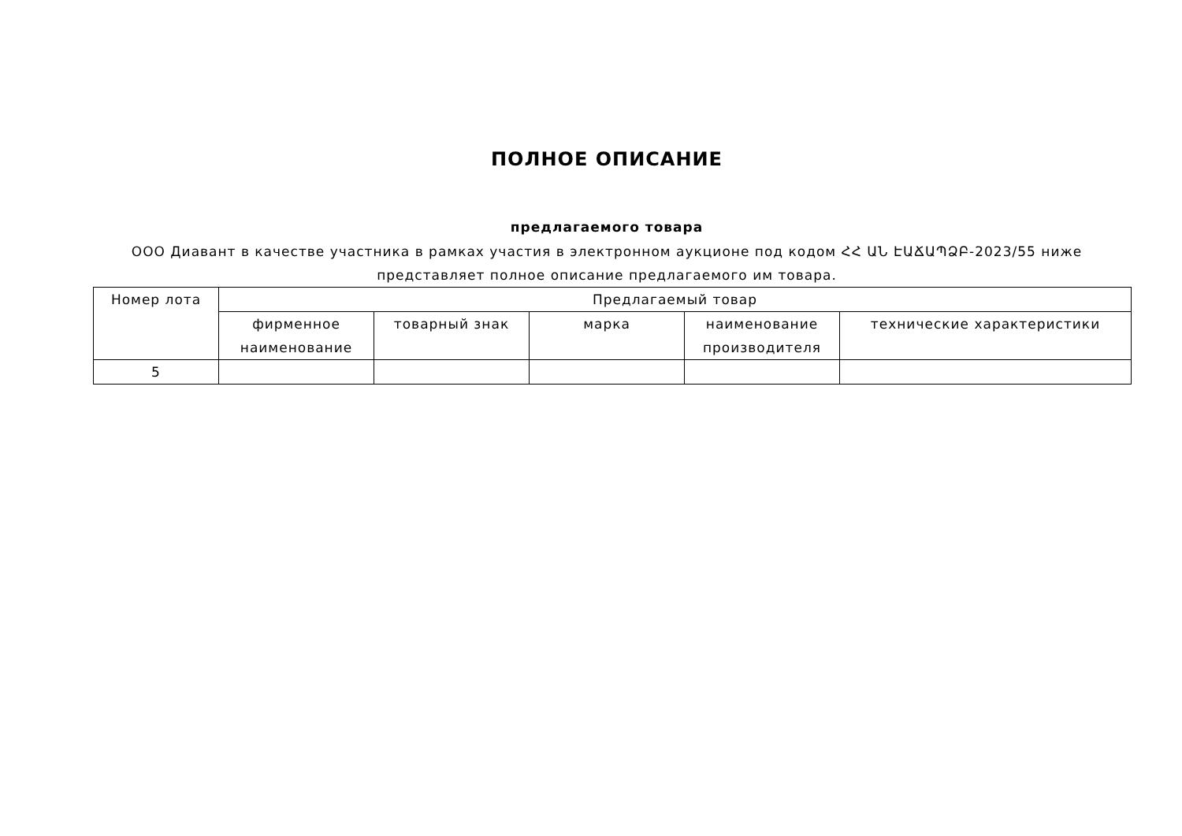ПОЛНОЕ ОПИСАНИЕ
предлагаемого товара
ООО Диавант в качестве участника в рамках участия в электронном аукционе под кодом ՀՀ ԱՆ ԷԱՃԱՊՁԲ-2023/55 ниже представляет полное описание предлагаемого им товара.
| Номер лота | Предлагаемый товар | | | | |
| --- | --- | --- | --- | --- | --- |
| | фирменное наименование | товарный знак | марка | наименование производителя | технические характеристики |
| 5 | | | | | |